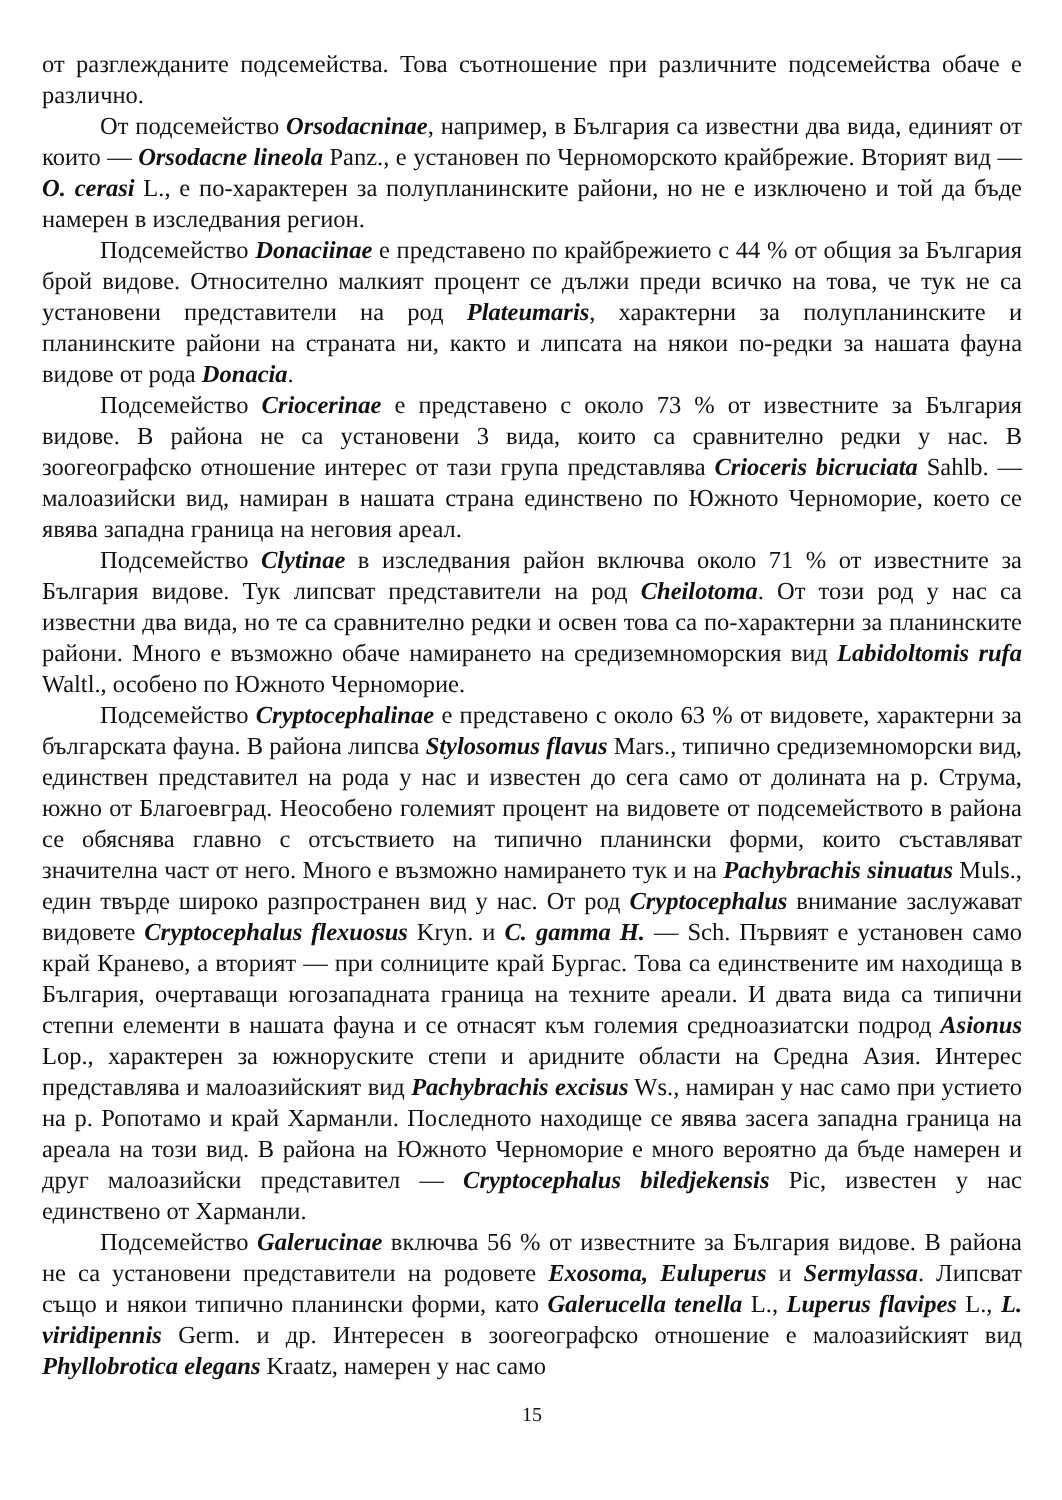от разглежданите подсемейства. Това съотношение при различните подсемейства обаче е различно.
От подсемейство Orsodacninae, например, в България са известни два вида, единият от които — Orsodacne lineola Panz., е установен по Черноморското крайбрежие. Вторият вид — O. cerasi L., е по-характерен за полупланинските райони, но не е изключено и той да бъде намерен в изследвания регион.
Подсемейство Donaciinae е представено по крайбрежието с 44 % от общия за България брой видове. Относително малкият процент се дължи преди всичко на това, че тук не са установени представители на род Plateumaris, характерни за полупланинските и планинските райони на страната ни, както и липсата на някои по-редки за нашата фауна видове от рода Donacia.
Подсемейство Criocerinae е представено с около 73 % от известните за България видове. В района не са установени 3 вида, които са сравнително редки у нас. В зоогеографско отношение интерес от тази група представлява Crioceris bicruciata Sahlb. — малоазийски вид, намиран в нашата страна единствено по Южното Черноморие, което се явява западна граница на неговия ареал.
Подсемейство Clytinae в изследвания район включва около 71 % от известните за България видове. Тук липсват представители на род Cheilotoma. От този род у нас са известни два вида, но те са сравнително редки и освен това са по-характерни за планинските райони. Много е възможно обаче намирането на средиземноморския вид Labidoltomis rufa Waltl., особено по Южното Черноморие.
Подсемейство Cryptocephalinae е представено с около 63 % от видовете, характерни за българската фауна. В района липсва Stylosomus flavus Mars., типично средиземноморски вид, единствен представител на рода у нас и известен до сега само от долината на р. Струма, южно от Благоевград. Неособено големият процент на видовете от подсемейството в района се обяснява главно с отсъствието на типично планински форми, които съставляват значителна част от него. Много е възможно намирането тук и на Pachybrachis sinuatus Muls., един твърде широко разпространен вид у нас. От род Cryptocephalus внимание заслужават видовете Cryptocephalus flexuosus Kryn. и C. gamma H. — Sch. Първият е установен само край Кранево, а вторият — при солниците край Бургас. Това са единствените им находища в България, очертаващи югозападната граница на техните ареали. И двата вида са типични степни елементи в нашата фауна и се отнасят към големия средноазиатски подрод Asionus Lop., характерен за южноруските степи и аридните области на Средна Азия. Интерес представлява и малоазийският вид Pachybrachis excisus Ws., намиран у нас само при устието на р. Ропотамо и край Харманли. Последното находище се явява засега западна граница на ареала на този вид. В района на Южното Черноморие е много вероятно да бъде намерен и друг малоазийски представител — Cryptocephalus biledjekensis Pic, известен у нас единствено от Харманли.
Подсемейство Galerucinae включва 56 % от известните за България видове. В района не са установени представители на родовете Exosoma, Euluperus и Sermylassa. Липсват също и някои типично планински форми, като Galerucella tenella L., Luperus flavipes L., L. viridipennis Germ. и др. Интересен в зоогеографско отношение е малоазийският вид Phyllobrotica elegans Kraatz, намерен у нас само
15